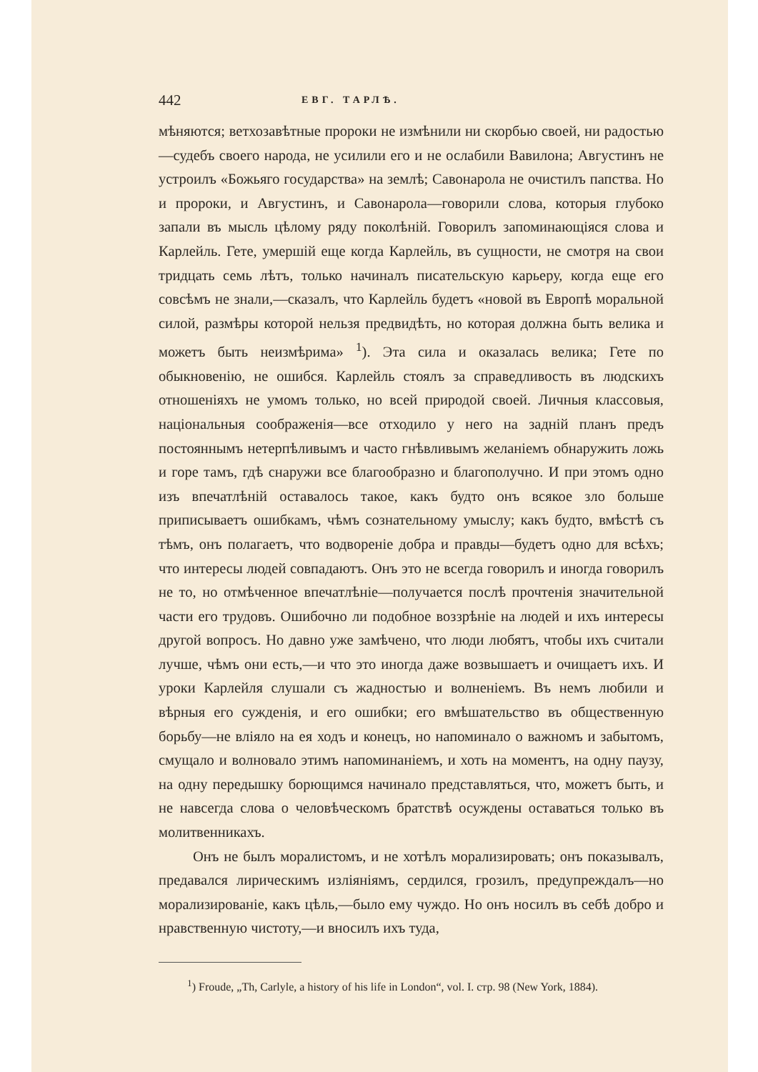442 ЕВГ. ТАРЛѢ.
мѣняются; ветхозавѣтные пророки не измѣнили ни скорбью своей, ни радостью—судебъ своего народа, не усилили его и не ослабили Вавилона; Августинъ не устроилъ «Божьяго государства» на землѣ; Савонарола не очистилъ папства. Но и пророки, и Августинъ, и Савонарола—говорили слова, которыя глубоко запали въ мысль цѣлому ряду поколѣній. Говорилъ запоминающіяся слова и Карлейль. Гете, умершій еще когда Карлейль, въ сущности, не смотря на свои тридцать семь лѣтъ, только начиналъ писательскую карьеру, когда еще его совсѣмъ не знали,—сказалъ, что Карлейль будетъ «новой въ Европѣ моральной силой, размѣры которой нельзя предвидѣть, но которая должна быть велика и можетъ быть неизмѣрима» <sup>1</sup>). Эта сила и оказалась велика; Гете по обыкновенію, не ошибся. Карлейль стоялъ за справедливость въ людскихъ отношеніяхъ не умомъ только, но всей природой своей. Личныя классовыя, національныя соображенія—все отходило у него на задній планъ предъ постояннымъ нетерпѣливымъ и часто гнѣвливымъ желаніемъ обнаружить ложь и горе тамъ, гдѣ снаружи все благообразно и благополучно. И при этомъ одно изъ впечатлѣній оставалось такое, какъ будто онъ всякое зло больше приписываетъ ошибкамъ, чѣмъ сознательному умыслу; какъ будто, вмѣстѣ съ тѣмъ, онъ полагаетъ, что водвореніе добра и правды—будетъ одно для всѣхъ; что интересы людей совпадаютъ. Онъ это не всегда говорилъ и иногда говорилъ не то, но отмѣченное впечатлѣніе—получается послѣ прочтенія значительной части его трудовъ. Ошибочно ли подобное воззрѣніе на людей и ихъ интересы другой вопросъ. Но давно уже замѣчено, что люди любятъ, чтобы ихъ считали лучше, чѣмъ они есть,—и что это иногда даже возвышаетъ и очищаетъ ихъ. И уроки Карлейля слушали съ жадностью и волненіемъ. Въ немъ любили и вѣрныя его сужденія, и его ошибки; его вмѣшательство въ общественную борьбу—не вліяло на ея ходъ и конецъ, но напоминало о важномъ и забытомъ, смущало и волновало этимъ напоминаніемъ, и хоть на моментъ, на одну паузу, на одну передышку борющимся начинало представляться, что, можетъ быть, и не навсегда слова о человѣческомъ братствѣ осуждены оставаться только въ молитвенникахъ.
Онъ не былъ моралистомъ, и не хотѣлъ морализировать; онъ показывалъ, предавался лирическимъ изліяніямъ, сердился, грозилъ, предупреждалъ—но морализированіе, какъ цѣль,—было ему чуждо. Но онъ носилъ въ себѣ добро и нравственную чистоту,—и вносилъ ихъ туда,
<sup>1</sup>) Froude, „Th, Carlyle, a history of his life in London“, vol. I. стр. 98 (New York, 1884).